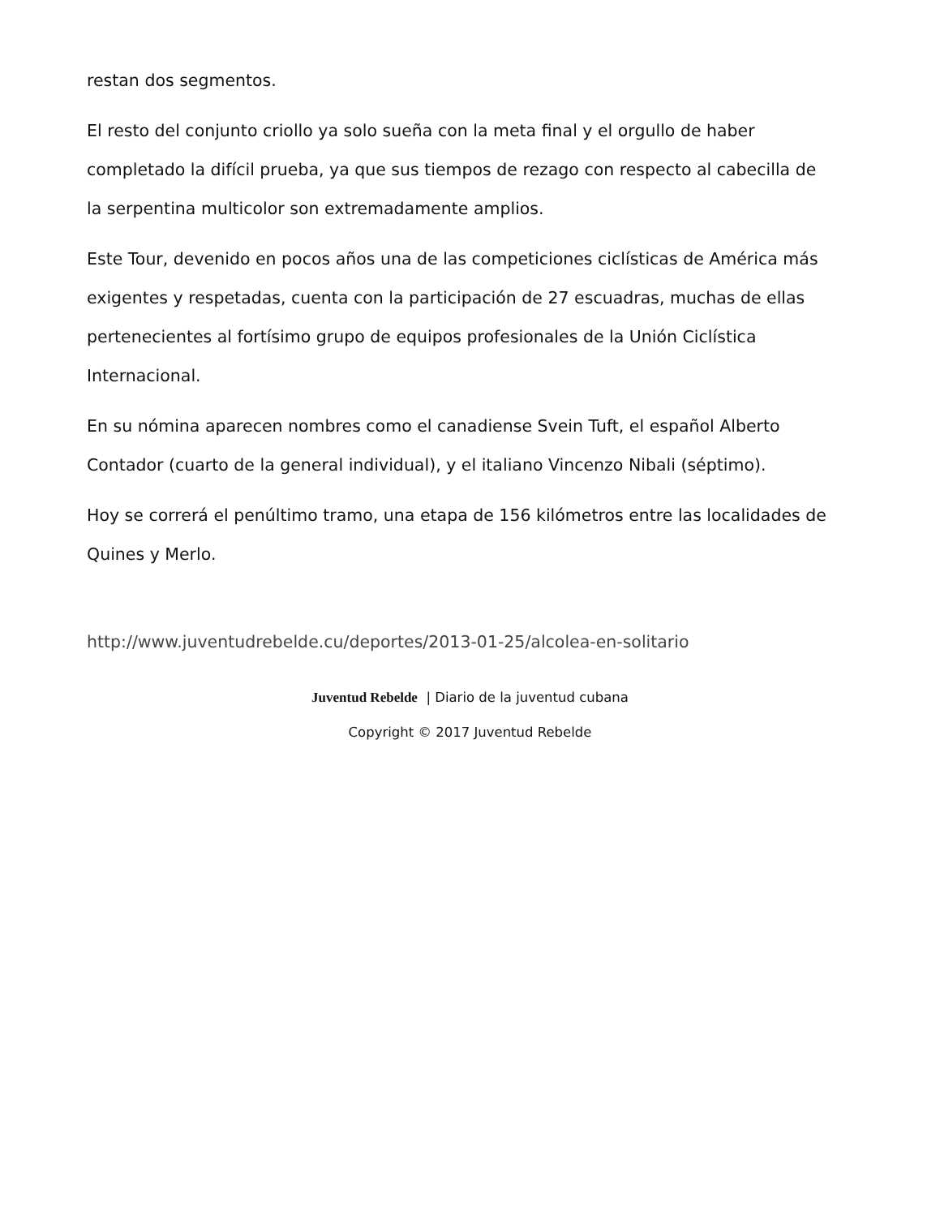restan dos segmentos.
El resto del conjunto criollo ya solo sueña con la meta final y el orgullo de haber completado la difícil prueba, ya que sus tiempos de rezago con respecto al cabecilla de la serpentina multicolor son extremadamente amplios.
Este Tour, devenido en pocos años una de las competiciones ciclísticas de América más exigentes y respetadas, cuenta con la participación de 27 escuadras, muchas de ellas pertenecientes al fortísimo grupo de equipos profesionales de la Unión Ciclística Internacional.
En su nómina aparecen nombres como el canadiense Svein Tuft, el español Alberto Contador (cuarto de la general individual), y el italiano Vincenzo Nibali (séptimo).
Hoy se correrá el penúltimo tramo, una etapa de 156 kilómetros entre las localidades de Quines y Merlo.
http://www.juventudrebelde.cu/deportes/2013-01-25/alcolea-en-solitario
Juventud Rebelde | Diario de la juventud cubana
Copyright © 2017 Juventud Rebelde